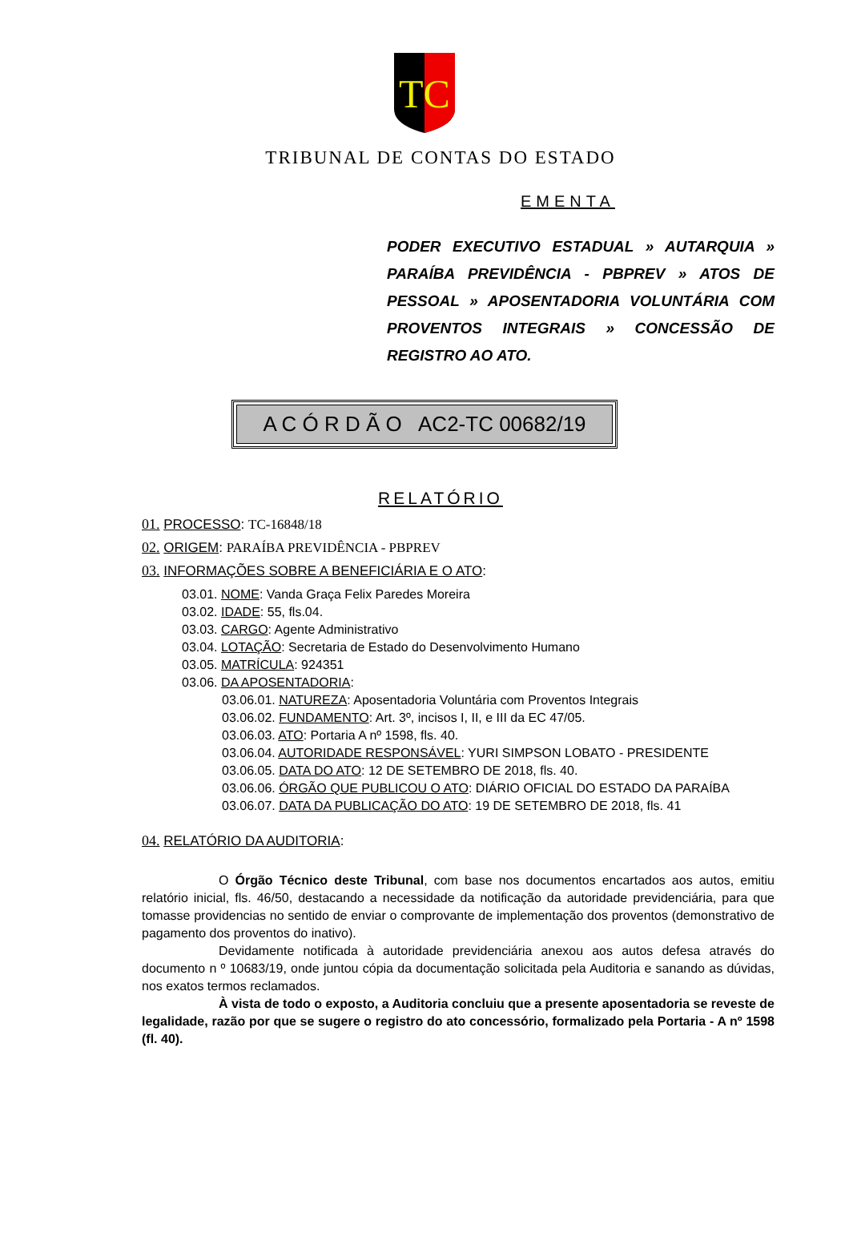TC
TRIBUNAL DE CONTAS DO ESTADO
EMENTA
PODER EXECUTIVO ESTADUAL » AUTARQUIA » PARAÍBA PREVIDÊNCIA - PBPREV » ATOS DE PESSOAL » APOSENTADORIA VOLUNTÁRIA COM PROVENTOS INTEGRAIS » CONCESSÃO DE REGISTRO AO ATO.
A C Ó R D Ã O AC2-TC 00682/19
RELATÓRIO
01. PROCESSO: TC-16848/18
02. ORIGEM: PARAÍBA PREVIDÊNCIA - PBPREV
03. INFORMAÇÕES SOBRE A BENEFICIÁRIA E O ATO:
03.01. NOME: Vanda Graça Felix Paredes Moreira
03.02. IDADE: 55, fls.04.
03.03. CARGO: Agente Administrativo
03.04. LOTAÇÃO: Secretaria de Estado do Desenvolvimento Humano
03.05. MATRÍCULA: 924351
03.06. DA APOSENTADORIA:
03.06.01. NATUREZA: Aposentadoria Voluntária com Proventos Integrais
03.06.02. FUNDAMENTO: Art. 3º, incisos I, II, e III da EC 47/05.
03.06.03. ATO: Portaria A nº 1598, fls. 40.
03.06.04. AUTORIDADE RESPONSÁVEL: YURI SIMPSON LOBATO - PRESIDENTE
03.06.05. DATA DO ATO: 12 DE SETEMBRO DE 2018, fls. 40.
03.06.06. ÓRGÃO QUE PUBLICOU O ATO: DIÁRIO OFICIAL DO ESTADO DA PARAÍBA
03.06.07. DATA DA PUBLICAÇÃO DO ATO: 19 DE SETEMBRO DE 2018, fls. 41
04. RELATÓRIO DA AUDITORIA:
O Órgão Técnico deste Tribunal, com base nos documentos encartados aos autos, emitiu relatório inicial, fls. 46/50, destacando a necessidade da notificação da autoridade previdenciária, para que tomasse providencias no sentido de enviar o comprovante de implementação dos proventos (demonstrativo de pagamento dos proventos do inativo).
Devidamente notificada à autoridade previdenciária anexou aos autos defesa através do documento n º 10683/19, onde juntou cópia da documentação solicitada pela Auditoria e sanando as dúvidas, nos exatos termos reclamados.
À vista de todo o exposto, a Auditoria concluiu que a presente aposentadoria se reveste de legalidade, razão por que se sugere o registro do ato concessório, formalizado pela Portaria - A nº 1598 (fl. 40).